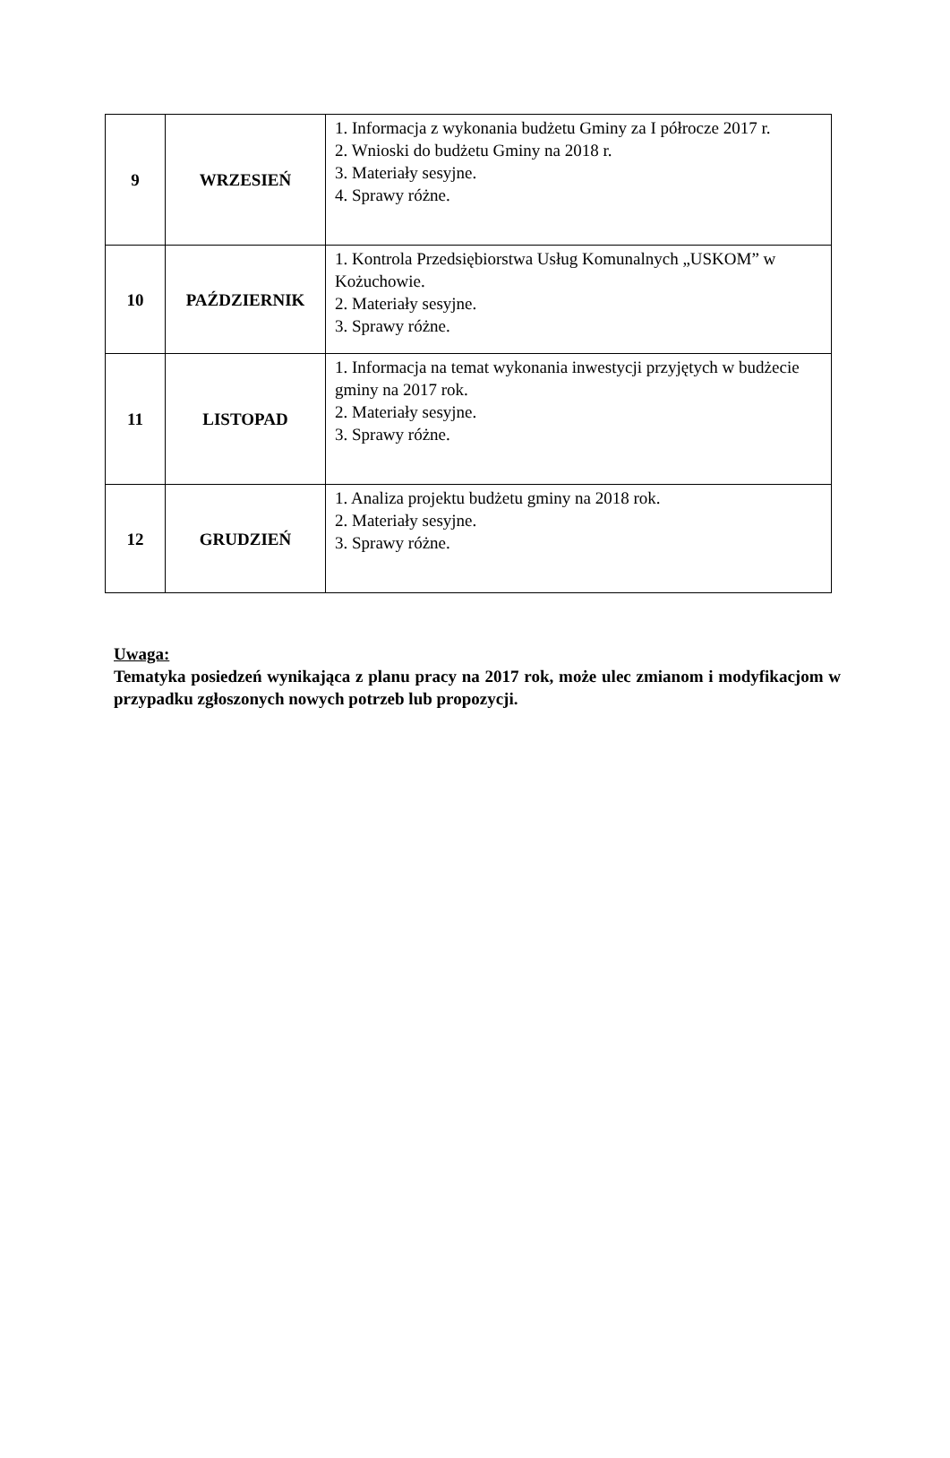| 9 | WRZESIEŃ | 1. Informacja z wykonania budżetu Gminy za I półrocze 2017 r. 2. Wnioski do budżetu Gminy na 2018 r. 3. Materiały sesyjne. 4. Sprawy różne. |
| 10 | PAŹDZIERNIK | 1. Kontrola Przedsiębiorstwa Usług Komunalnych „USKOM” w Kożuchowie. 2. Materiały sesyjne. 3. Sprawy różne. |
| 11 | LISTOPAD | 1. Informacja na temat wykonania inwestycji przyjętych w budżecie gminy na 2017 rok. 2. Materiały sesyjne. 3. Sprawy różne. |
| 12 | GRUDZIEŃ | 1. Analiza projektu budżetu gminy na 2018 rok. 2. Materiały sesyjne. 3. Sprawy różne. |
Uwaga:
Tematyka posiedzeń wynikająca z planu pracy na 2017 rok, może ulec zmianom i modyfikacjom w przypadku zgłoszonych nowych potrzeb lub propozycji.